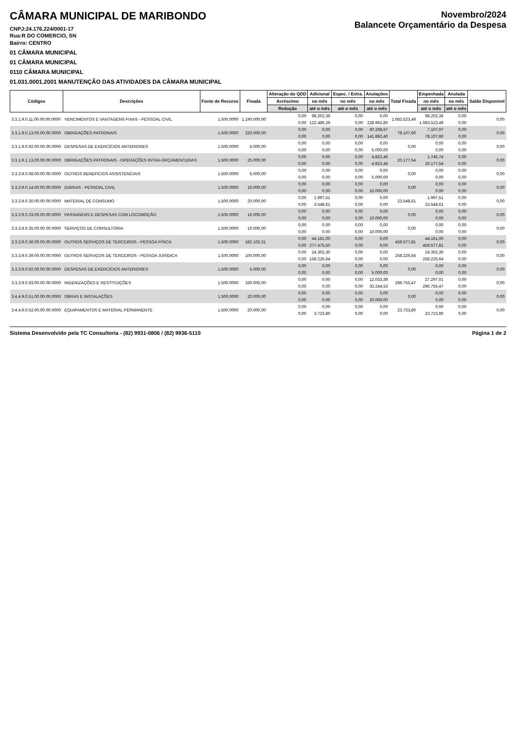CÂMARA MUNICIPAL DE MARIBONDO
CNPJ:24.176.224/0001-17
Rua:R DO COMERCIO, SN
Bairro: CENTRO
Novembro/2024
Balancete Orçamentário da Despesa
01 CÂMARA MUNICIPAL
01 CÂMARA MUNICIPAL
0110 CÂMARA MUNICIPAL
01.031.0001.2001 MANUTENÇÃO DAS ATIVIDADES DA CÂMARA MUNICIPAL
| Códigos | Descrições | Fonte de Recurso | Fixada | Alteração do QDD | Adicional | Espec. / Extra. | Anulações | Total Fixada | Empenhada | Anulada | Saldo Disponível |
| --- | --- | --- | --- | --- | --- | --- | --- | --- | --- | --- | --- |
| | | | | Acréscimo | no mês | no mês | no mês | | no mês | no mês | |
| | | | | Redução | até o mês | até o mês | até o mês | | até o mês | até o mês | |
| 3.3.1.9.0.11.00.00.00.0000 | VENCIMENTOS E VANTAGENS FIXAS - PESSOAL CIVIL | 1.500.0000 | 1.190.000,00 | 0,00 | 98.202,36 | 0,00 | 0,00 | 1.083.523,49 | 98.202,36 | 0,00 | 0,00 |
| | | | | 0,00 | 122.486,29 | 0,00 | 228.962,80 | | 1.083.523,49 | 0,00 | |
| 3.3.1.9.0.13.00.00.00.0000 | OBRIGAÇÕES PATRONAIS | 1.500.0000 | 220.000,00 | 0,00 | 0,00 | 0,00 | 60.268,67 | 78.107,60 | 7.107,97 | 0,00 | 0,00 |
| | | | | 0,00 | 0,00 | 0,00 | 141.892,40 | | 78.107,60 | 0,00 | |
| 3.3.1.9.0.92.00.00.00.0000 | DESPESAS DE EXERCÍCIOS ANTERIORES | 1.500.0000 | 5.000,00 | 0,00 | 0,00 | 0,00 | 0,00 | 0,00 | 0,00 | 0,00 | 0,00 |
| | | | | 0,00 | 0,00 | 0,00 | 5.000,00 | | 0,00 | 0,00 | |
| 3.3.1.9.1.13.00.00.00.0000 | OBRIGAÇÕES PATRONAIS - OPERAÇÕES INTRA-ORÇAMENTçRIAS | 1.500.0000 | 25.000,00 | 0,00 | 0,00 | 0,00 | 4.822,46 | 20.177,54 | 1.745,74 | 0,00 | 0,00 |
| | | | | 0,00 | 0,00 | 0,00 | 4.822,46 | | 20.177,54 | 0,00 | |
| 3.3.3.9.0.08.00.00.00.0000 | OUTROS BENEFÍCIOS ASSISTENCIAIS | 1.500.0000 | 5.000,00 | 0,00 | 0,00 | 0,00 | 0,00 | 0,00 | 0,00 | 0,00 | 0,00 |
| | | | | 0,00 | 0,00 | 0,00 | 5.000,00 | | 0,00 | 0,00 | |
| 3.3.3.9.0.14.00.00.00.0000 | DIÁRIAS - PESSOAL CIVIL | 1.500.0000 | 10.000,00 | 0,00 | 0,00 | 0,00 | 0,00 | 0,00 | 0,00 | 0,00 | 0,00 |
| | | | | 0,00 | 0,00 | 0,00 | 10.000,00 | | 0,00 | 0,00 | |
| 3.3.3.9.0.30.00.00.00.0000 | MATERIAL DE CONSUMO | 1.500.0000 | 20.000,00 | 0,00 | 1.997,51 | 0,00 | 0,00 | 23.548,61 | 1.997,51 | 0,00 | 0,00 |
| | | | | 0,00 | 3.548,61 | 0,00 | 0,00 | | 23.548,61 | 0,00 | |
| 3.3.3.9.0.33.00.00.00.0000 | PASSAGENS E DESPESAS COM LOCOMOÇÃO | 1.500.0000 | 10.000,00 | 0,00 | 0,00 | 0,00 | 0,00 | 0,00 | 0,00 | 0,00 | 0,00 |
| | | | | 0,00 | 0,00 | 0,00 | 10.000,00 | | 0,00 | 0,00 | |
| 3.3.3.9.0.35.00.00.00.0000 | SERVIÇOS DE CONSULTORIA | 1.500.0000 | 10.000,00 | 0,00 | 0,00 | 0,00 | 0,00 | 0,00 | 0,00 | 0,00 | 0,00 |
| | | | | 0,00 | 0,00 | 0,00 | 10.000,00 | | 0,00 | 0,00 | |
| 3.3.3.9.0.36.00.00.00.0000 | OUTROS SERVIÇOS DE TERCEIROS - PESSOA FÍSICA | 1.500.0000 | 182.102,31 | 0,00 | 44.161,00 | 0,00 | 0,00 | 459.577,81 | 44.161,00 | 0,00 | 0,00 |
| | | | | 0,00 | 277.475,50 | 0,00 | 0,00 | | 459.577,81 | 0,00 | |
| 3.3.3.9.0.39.00.00.00.0000 | OUTROS SERVIÇOS DE TERCEIROS - PESSOA JURÍDICA | 1.500.0000 | 100.000,00 | 0,00 | 24.302,30 | 0,00 | 0,00 | 258.226,64 | 24.302,30 | 0,00 | 0,00 |
| | | | | 0,00 | 158.226,64 | 0,00 | 0,00 | | 258.226,64 | 0,00 | |
| 3.3.3.9.0.92.00.00.00.0000 | DESPESAS DE EXERCÍCIOS ANTERIORES | 1.500.0000 | 5.000,00 | 0,00 | 0,00 | 0,00 | 0,00 | 0,00 | 0,00 | 0,00 | 0,00 |
| | | | | 0,00 | 0,00 | 0,00 | 5.000,00 | | 0,00 | 0,00 | |
| 3.3.3.9.0.93.00.00.00.0000 | INDENIZAÇÕES E RESTITUIÇÕES | 1.500.0000 | 330.000,00 | 0,00 | 0,00 | 0,00 | 12.033,39 | 296.755,47 | 27.297,01 | 0,00 | 0,00 |
| | | | | 0,00 | 0,00 | 0,00 | 33.244,53 | | 296.755,47 | 0,00 | |
| 3.4.4.9.0.51.00.00.00.0000 | OBRAS E INSTALAÇÕES | 1.500.0000 | 20.000,00 | 0,00 | 0,00 | 0,00 | 0,00 | 0,00 | 0,00 | 0,00 | 0,00 |
| | | | | 0,00 | 0,00 | 0,00 | 20.000,00 | | 0,00 | 0,00 | |
| 3.4.4.9.0.52.00.00.00.0000 | EQUIPAMENTOS E MATERIAL PERMANENTE | 1.500.0000 | 20.000,00 | 0,00 | 0,00 | 0,00 | 0,00 | 23.723,80 | 0,00 | 0,00 | 0,00 |
| | | | | 0,00 | 3.723,80 | 0,00 | 0,00 | | 23.723,80 | 0,00 | |
Sistema Desenvolvido pela TC Consultoria - (82) 9931-0806 / (82) 9936-5110 Página 1 de 2